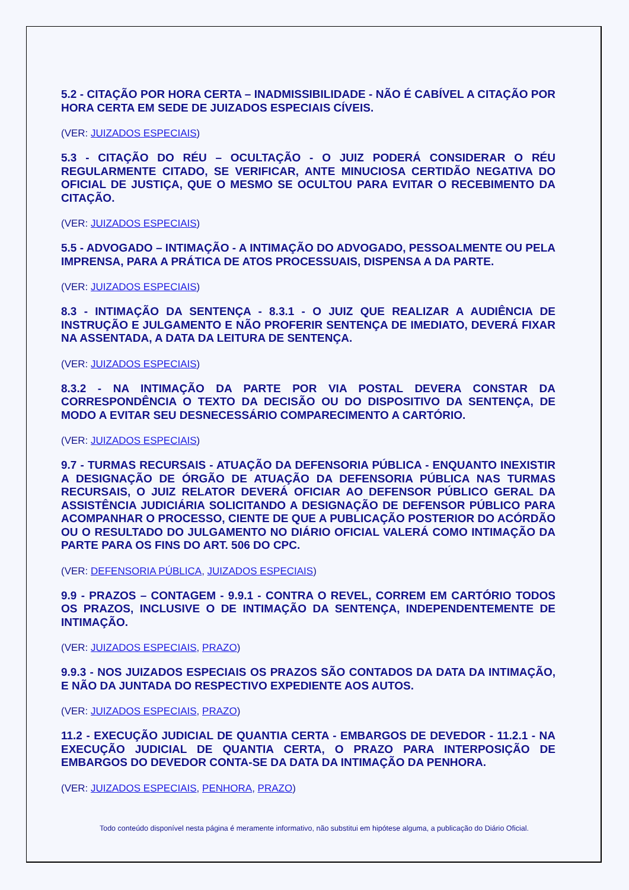5.2 - CITAÇÃO POR HORA CERTA – INADMISSIBILIDADE - NÃO É CABÍVEL A CITAÇÃO POR HORA CERTA EM SEDE DE JUIZADOS ESPECIAIS CÍVEIS.
(VER: JUIZADOS ESPECIAIS)
5.3 - CITAÇÃO DO RÉU – OCULTAÇÃO - O JUIZ PODERÁ CONSIDERAR O RÉU REGULARMENTE CITADO, SE VERIFICAR, ANTE MINUCIOSA CERTIDÃO NEGATIVA DO OFICIAL DE JUSTIÇA, QUE O MESMO SE OCULTOU PARA EVITAR O RECEBIMENTO DA CITAÇÃO.
(VER: JUIZADOS ESPECIAIS)
5.5 - ADVOGADO – INTIMAÇÃO - A INTIMAÇÃO DO ADVOGADO, PESSOALMENTE OU PELA IMPRENSA, PARA A PRÁTICA DE ATOS PROCESSUAIS, DISPENSA A DA PARTE.
(VER: JUIZADOS ESPECIAIS)
8.3 - INTIMAÇÃO DA SENTENÇA - 8.3.1 - O JUIZ QUE REALIZAR A AUDIÊNCIA DE INSTRUÇÃO E JULGAMENTO E NÃO PROFERIR SENTENÇA DE IMEDIATO, DEVERÁ FIXAR NA ASSENTADA, A DATA DA LEITURA DE SENTENÇA.
(VER: JUIZADOS ESPECIAIS)
8.3.2 - NA INTIMAÇÃO DA PARTE POR VIA POSTAL DEVERA CONSTAR DA CORRESPONDÊNCIA O TEXTO DA DECISÃO OU DO DISPOSITIVO DA SENTENÇA, DE MODO A EVITAR SEU DESNECESSÁRIO COMPARECIMENTO A CARTÓRIO.
(VER: JUIZADOS ESPECIAIS)
9.7 - TURMAS RECURSAIS - ATUAÇÃO DA DEFENSORIA PÚBLICA - ENQUANTO INEXISTIR A DESIGNAÇÃO DE ÓRGÃO DE ATUAÇÃO DA DEFENSORIA PÚBLICA NAS TURMAS RECURSAIS, O JUIZ RELATOR DEVERÁ OFICIAR AO DEFENSOR PÚBLICO GERAL DA ASSISTÊNCIA JUDICIÁRIA SOLICITANDO A DESIGNAÇÃO DE DEFENSOR PÚBLICO PARA ACOMPANHAR O PROCESSO, CIENTE DE QUE A PUBLICAÇÃO POSTERIOR DO ACÓRDÃO OU O RESULTADO DO JULGAMENTO NO DIÁRIO OFICIAL VALERÁ COMO INTIMAÇÃO DA PARTE PARA OS FINS DO ART. 506 DO CPC.
(VER: DEFENSORIA PÚBLICA, JUIZADOS ESPECIAIS)
9.9 - PRAZOS – CONTAGEM - 9.9.1 - CONTRA O REVEL, CORREM EM CARTÓRIO TODOS OS PRAZOS, INCLUSIVE O DE INTIMAÇÃO DA SENTENÇA, INDEPENDENTEMENTE DE INTIMAÇÃO.
(VER: JUIZADOS ESPECIAIS, PRAZO)
9.9.3 - NOS JUIZADOS ESPECIAIS OS PRAZOS SÃO CONTADOS DA DATA DA INTIMAÇÃO, E NÃO DA JUNTADA DO RESPECTIVO EXPEDIENTE AOS AUTOS.
(VER: JUIZADOS ESPECIAIS, PRAZO)
11.2 - EXECUÇÃO JUDICIAL DE QUANTIA CERTA - EMBARGOS DE DEVEDOR - 11.2.1 - NA EXECUÇÃO JUDICIAL DE QUANTIA CERTA, O PRAZO PARA INTERPOSIÇÃO DE EMBARGOS DO DEVEDOR CONTA-SE DA DATA DA INTIMAÇÃO DA PENHORA.
(VER: JUIZADOS ESPECIAIS, PENHORA, PRAZO)
Todo conteúdo disponível nesta página é meramente informativo, não substitui em hipótese alguma, a publicação do Diário Oficial.